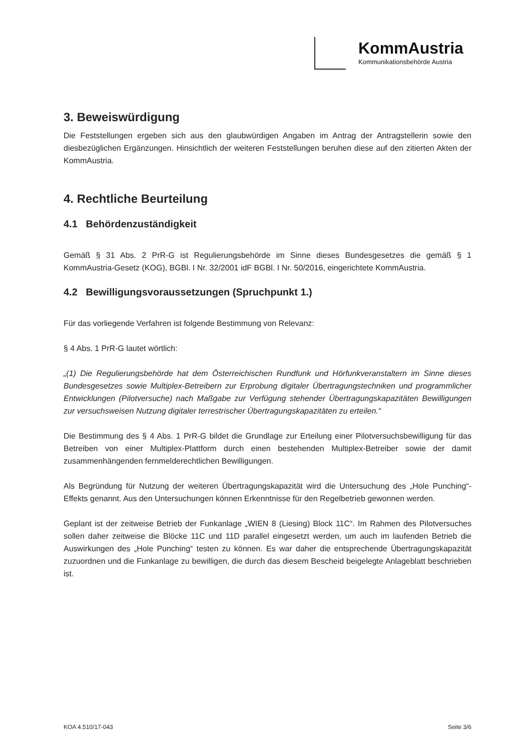KommAustria
Kommunikationsbehörde Austria
3. Beweiswürdigung
Die Feststellungen ergeben sich aus den glaubwürdigen Angaben im Antrag der Antragstellerin sowie den diesbezüglichen Ergänzungen. Hinsichtlich der weiteren Feststellungen beruhen diese auf den zitierten Akten der KommAustria.
4. Rechtliche Beurteilung
4.1 Behördenzuständigkeit
Gemäß § 31 Abs. 2 PrR-G ist Regulierungsbehörde im Sinne dieses Bundesgesetzes die gemäß § 1 KommAustria-Gesetz (KOG), BGBl. I Nr. 32/2001 idF BGBl. I Nr. 50/2016, eingerichtete KommAustria.
4.2 Bewilligungsvoraussetzungen (Spruchpunkt 1.)
Für das vorliegende Verfahren ist folgende Bestimmung von Relevanz:
§ 4 Abs. 1 PrR-G lautet wörtlich:
„(1) Die Regulierungsbehörde hat dem Österreichischen Rundfunk und Hörfunkveranstaltern im Sinne dieses Bundesgesetzes sowie Multiplex-Betreibern zur Erprobung digitaler Übertragungstechniken und programmlicher Entwicklungen (Pilotversuche) nach Maßgabe zur Verfügung stehender Übertragungskapazitäten Bewilligungen zur versuchsweisen Nutzung digitaler terrestrischer Übertragungskapazitäten zu erteilen.“
Die Bestimmung des § 4 Abs. 1 PrR-G bildet die Grundlage zur Erteilung einer Pilotversuchsbewilligung für das Betreiben von einer Multiplex-Plattform durch einen bestehenden Multiplex-Betreiber sowie der damit zusammenhängenden fernmelderechtlichen Bewilligungen.
Als Begründung für Nutzung der weiteren Übertragungskapazität wird die Untersuchung des „Hole Punching“-Effekts genannt. Aus den Untersuchungen können Erkenntnisse für den Regelbetrieb gewonnen werden.
Geplant ist der zeitweise Betrieb der Funkanlage „WIEN 8 (Liesing) Block 11C“. Im Rahmen des Pilotversuches sollen daher zeitweise die Blöcke 11C und 11D parallel eingesetzt werden, um auch im laufenden Betrieb die Auswirkungen des „Hole Punching“ testen zu können. Es war daher die entsprechende Übertragungskapazität zuzuordnen und die Funkanlage zu bewilligen, die durch das diesem Bescheid beigelegte Anlageblatt beschrieben ist.
KOA 4.510/17-043 Seite 3/6